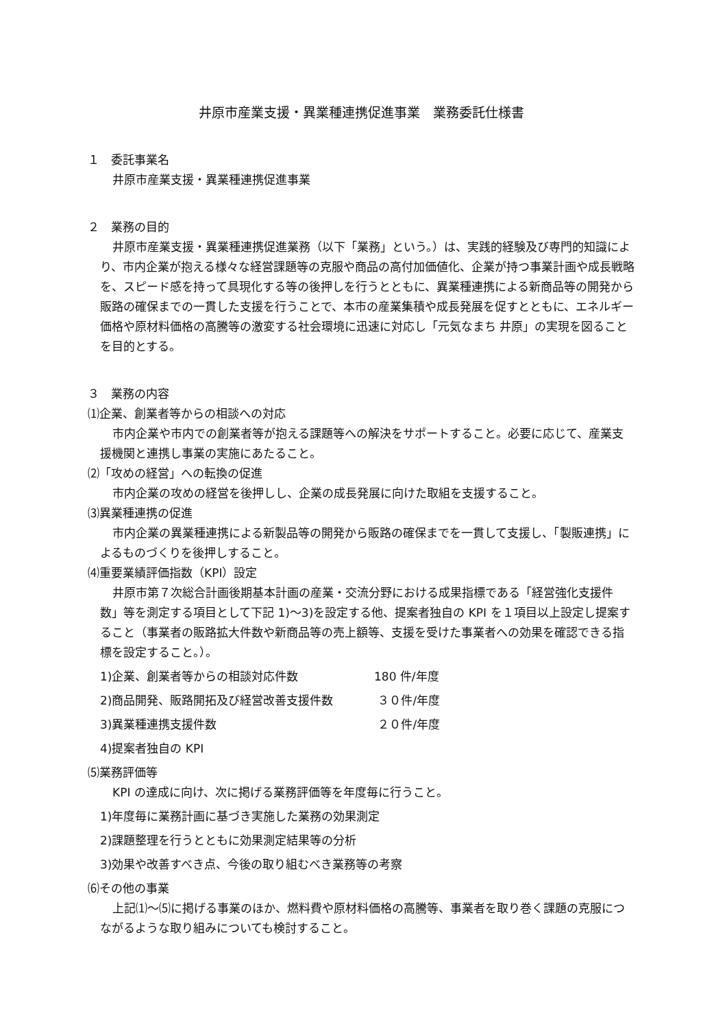井原市産業支援・異業種連携促進事業　業務委託仕様書
１　委託事業名
井原市産業支援・異業種連携促進事業
２　業務の目的
井原市産業支援・異業種連携促進業務（以下「業務」という。）は、実践的経験及び専門的知識により、市内企業が抱える様々な経営課題等の克服や商品の高付加価値化、企業が持つ事業計画や成長戦略を、スピード感を持って具現化する等の後押しを行うとともに、異業種連携による新商品等の開発から販路の確保までの一貫した支援を行うことで、本市の産業集積や成長発展を促すとともに、エネルギー価格や原材料価格の高騰等の激変する社会環境に迅速に対応し「元気なまち 井原」の実現を図ることを目的とする。
３　業務の内容
⑴企業、創業者等からの相談への対応
市内企業や市内での創業者等が抱える課題等への解決をサポートすること。必要に応じて、産業支援機関と連携し事業の実施にあたること。
⑵「攻めの経営」への転換の促進
市内企業の攻めの経営を後押しし、企業の成長発展に向けた取組を支援すること。
⑶異業種連携の促進
市内企業の異業種連携による新製品等の開発から販路の確保までを一貫して支援し、「製販連携」によるものづくりを後押しすること。
⑷重要業績評価指数（KPI）設定
井原市第７次総合計画後期基本計画の産業・交流分野における成果指標である「経営強化支援件数」等を測定する項目として下記 1)～3)を設定する他、提案者独自の KPI を１項目以上設定し提案すること（事業者の販路拡大件数や新商品等の売上額等、支援を受けた事業者への効果を確認できる指標を設定すること。）。
1)企業、創業者等からの相談対応件数 180 件/年度
2)商品開発、販路開拓及び経営改善支援件数 ３０件/年度
3)異業種連携支援件数 ２０件/年度
4)提案者独自の KPI
⑸業務評価等
KPI の達成に向け、次に掲げる業務評価等を年度毎に行うこと。
1)年度毎に業務計画に基づき実施した業務の効果測定
2)課題整理を行うとともに効果測定結果等の分析
3)効果や改善すべき点、今後の取り組むべき業務等の考察
⑹その他の事業
上記⑴～⑸に掲げる事業のほか、燃料費や原材料価格の高騰等、事業者を取り巻く課題の克服につながるような取り組みについても検討すること。